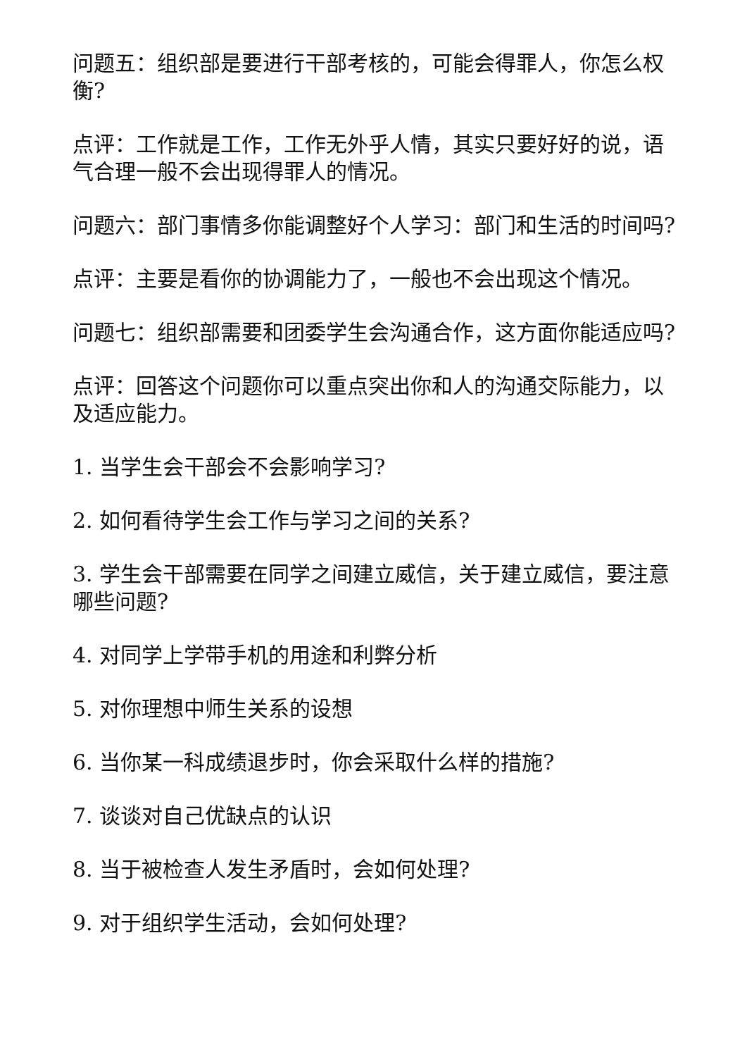问题五：组织部是要进行干部考核的，可能会得罪人，你怎么权衡?
点评：工作就是工作，工作无外乎人情，其实只要好好的说，语气合理一般不会出现得罪人的情况。
问题六：部门事情多你能调整好个人学习：部门和生活的时间吗?
点评：主要是看你的协调能力了，一般也不会出现这个情况。
问题七：组织部需要和团委学生会沟通合作，这方面你能适应吗?
点评：回答这个问题你可以重点突出你和人的沟通交际能力，以及适应能力。
1. 当学生会干部会不会影响学习?
2. 如何看待学生会工作与学习之间的关系?
3. 学生会干部需要在同学之间建立威信，关于建立威信，要注意哪些问题?
4. 对同学上学带手机的用途和利弊分析
5. 对你理想中师生关系的设想
6. 当你某一科成绩退步时，你会采取什么样的措施?
7. 谈谈对自己优缺点的认识
8. 当于被检查人发生矛盾时，会如何处理?
9. 对于组织学生活动，会如何处理?